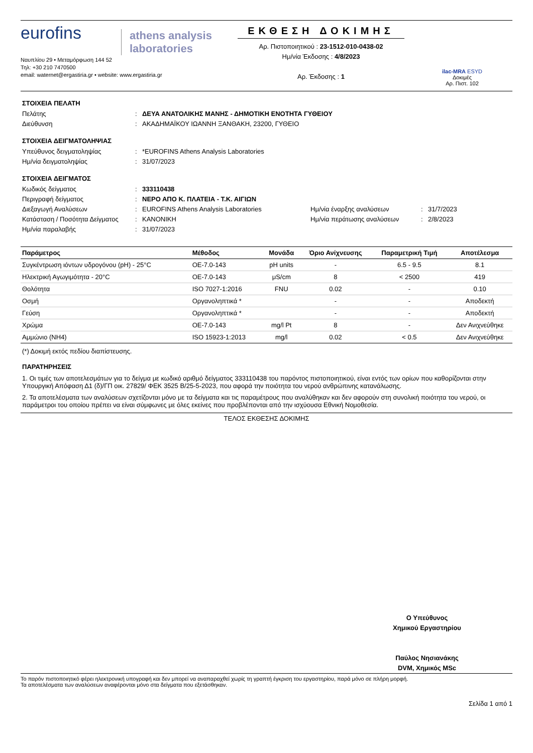eurofins
athens analysis laboratories
Ναυπλίου 29 • Μεταμόρφωση 144 52
Τηλ: +30 210 7470500
email: waternet@ergastiria.gr • website: www.ergastiria.gr
ΕΚΘΕΣΗ ΔΟΚΙΜΗΣ
Αρ. Πιστοποιητικού : 23-1512-010-0438-02
Ημ/νία Έκδοσης : 4/8/2023
Αρ. Έκδοσης : 1
ilac-MRA ESYD
Δοκιμές
Αρ. Πιστ. 102
ΣΤΟΙΧΕΙΑ ΠΕΛΑΤΗ
Πελάτης: ΔΕΥΑ ΑΝΑΤΟΛΙΚΗΣ ΜΑΝΗΣ - ΔΗΜΟΤΙΚΗ ΕΝΟΤΗΤΑ ΓΥΘΕΙΟΥ Διεύθυνση: ΑΚΑΔΗΜΑΪΚΟΥ ΙΩΑΝΝΗ ΞΑΝΘΑΚΗ, 23200, ΓΥΘΕΙΟ
ΣΤΟΙΧΕΙΑ ΔΕΙΓΜΑΤΟΛΗΨΙΑΣ
Υπεύθυνος δειγματοληψίας: *EUROFINS Athens Analysis Laboratories Ημ/νία δειγματοληψίας: 31/07/2023
ΣΤΟΙΧΕΙΑ ΔΕΙΓΜΑΤΟΣ
Κωδικός δείγματος: 333110438 Περιγραφή δείγματος: ΝΕΡΟ ΑΠΟ Κ. ΠΛΑΤΕΙΑ - Τ.Κ. ΑΙΓΙΩΝ Διεξαγωγή Αναλύσεων: EUROFINS Athens Analysis Laboratories Ημ/νία έναρξης αναλύσεων: 31/7/2023 Κατάσταση / Ποσότητα Δείγματος: ΚΑΝΟΝΙΚΗ Ημ/νία περάτωσης αναλύσεων: 2/8/2023 Ημ/νία παραλαβής: 31/07/2023
| Παράμετρος | Μέθοδος | Μονάδα | Όριο Ανίχνευσης | Παραμετρική Τιμή | Αποτέλεσμα |
| --- | --- | --- | --- | --- | --- |
| Συγκέντρωση ιόντων υδρογόνου (pH) - 25°C | ΟΕ-7.0-143 | pH units | - | 6.5 - 9.5 | 8.1 |
| Ηλεκτρική Αγωγιμότητα - 20°C | ΟΕ-7.0-143 | μS/cm | 8 | < 2500 | 419 |
| Θολότητα | ISO 7027-1:2016 | FNU | 0.02 | - | 0.10 |
| Οσμή | Οργανοληπτικά * | | - | - | Αποδεκτή |
| Γεύση | Οργανοληπτικά * | | - | - | Αποδεκτή |
| Χρώμα | ΟΕ-7.0-143 | mg/l Pt | 8 | - | Δεν Ανιχνεύθηκε |
| Αμμώνιο (NH4) | ISO 15923-1:2013 | mg/l | 0.02 | < 0.5 | Δεν Ανιχνεύθηκε |
(*) Δοκιμή εκτός πεδίου διαπίστευσης.
ΠΑΡΑΤΗΡΗΣΕΙΣ
1. Οι τιμές των αποτελεσμάτων για το δείγμα με κωδικό αριθμό δείγματος 333110438 του παρόντος πιστοποιητικού, είναι εντός των ορίων που καθορίζονται στην Υπουργική Απόφαση Δ1 (δ)/ΓΠ οικ. 27829/ ΦΕΚ 3525 Β/25-5-2023, που αφορά την ποιότητα του νερού ανθρώπινης κατανάλωσης.
2. Τα αποτελέσματα των αναλύσεων σχετίζονται μόνο με τα δείγματα και τις παραμέτρους που αναλύθηκαν και δεν αφορούν στη συνολική ποιότητα του νερού, οι παράμετροι του οποίου πρέπει να είναι σύμφωνες με όλες εκείνες που προβλέπονται από την ισχύουσα Εθνική Νομοθεσία.
ΤΕΛΟΣ ΕΚΘΕΣΗΣ ΔΟΚΙΜΗΣ
Ο Υπεύθυνος
Χημικού Εργαστηρίου
Παύλος Νησιανάκης
DVM, Χημικός MSc
Το παρόν πιστοποιητικό φέρει ηλεκτρονική υπογραφή και δεν μπορεί να αναπαραχθεί χωρίς τη γραπτή έγκριση του εργαστηρίου, παρά μόνο σε πλήρη μορφή.
Τα αποτελέσματα των αναλύσεων αναφέρονται μόνο στα δείγματα που εξετάσθηκαν.
Σελίδα 1 από 1